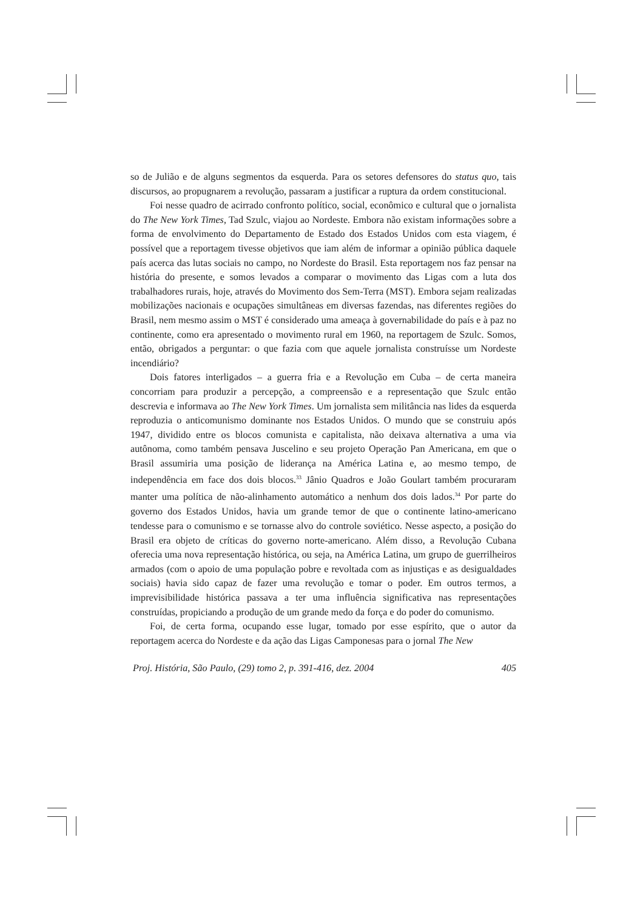so de Julião e de alguns segmentos da esquerda. Para os setores defensores do status quo, tais discursos, ao propugnarem a revolução, passaram a justificar a ruptura da ordem constitucional.
Foi nesse quadro de acirrado confronto político, social, econômico e cultural que o jornalista do The New York Times, Tad Szulc, viajou ao Nordeste. Embora não existam informações sobre a forma de envolvimento do Departamento de Estado dos Estados Unidos com esta viagem, é possível que a reportagem tivesse objetivos que iam além de informar a opinião pública daquele país acerca das lutas sociais no campo, no Nordeste do Brasil. Esta reportagem nos faz pensar na história do presente, e somos levados a comparar o movimento das Ligas com a luta dos trabalhadores rurais, hoje, através do Movimento dos Sem-Terra (MST). Embora sejam realizadas mobilizações nacionais e ocupações simultâneas em diversas fazendas, nas diferentes regiões do Brasil, nem mesmo assim o MST é considerado uma ameaça à governabilidade do país e à paz no continente, como era apresentado o movimento rural em 1960, na reportagem de Szulc. Somos, então, obrigados a perguntar: o que fazia com que aquele jornalista construísse um Nordeste incendiário?
Dois fatores interligados – a guerra fria e a Revolução em Cuba – de certa maneira concorriam para produzir a percepção, a compreensão e a representação que Szulc então descrevia e informava ao The New York Times. Um jornalista sem militância nas lides da esquerda reproduzia o anticomunismo dominante nos Estados Unidos. O mundo que se construiu após 1947, dividido entre os blocos comunista e capitalista, não deixava alternativa a uma via autônoma, como também pensava Juscelino e seu projeto Operação Pan Americana, em que o Brasil assumiria uma posição de liderança na América Latina e, ao mesmo tempo, de independência em face dos dois blocos.<sup>33</sup> Jânio Quadros e João Goulart também procuraram manter uma política de não-alinhamento automático a nenhum dos dois lados.<sup>34</sup> Por parte do governo dos Estados Unidos, havia um grande temor de que o continente latino-americano tendesse para o comunismo e se tornasse alvo do controle soviético. Nesse aspecto, a posição do Brasil era objeto de críticas do governo norte-americano. Além disso, a Revolução Cubana oferecia uma nova representação histórica, ou seja, na América Latina, um grupo de guerrilheiros armados (com o apoio de uma população pobre e revoltada com as injustiças e as desigualdades sociais) havia sido capaz de fazer uma revolução e tomar o poder. Em outros termos, a imprevisibilidade histórica passava a ter uma influência significativa nas representações construídas, propiciando a produção de um grande medo da força e do poder do comunismo.
Foi, de certa forma, ocupando esse lugar, tomado por esse espírito, que o autor da reportagem acerca do Nordeste e da ação das Ligas Camponesas para o jornal The New
Proj. História, São Paulo, (29) tomo 2, p. 391-416, dez. 2004 405